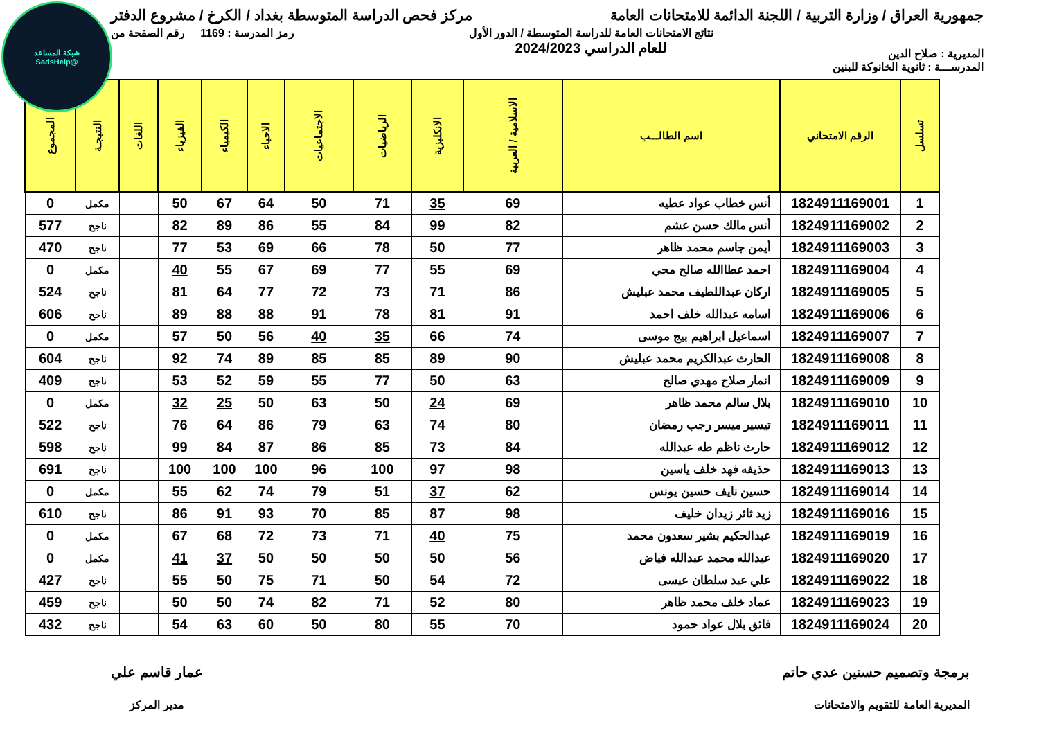شبكة المساعد
@SadsHelp
جمهورية العراق / وزارة التربية / اللجنة الدائمة للامتحانات العامة
مركز فحص الدراسة المتوسطة بغداد / الكرخ / مشروع الدفتر
المديرية : صلاح الدين
نتائج الامتحانات العامة للدراسة المتوسطة / الدور الأول
للعام الدراسي 2024/2023
رمز المدرسة : 1169 رقم الصفحة من
المدرســـة : ثانوية الخانوكة للبنين
| تسلسل | الرقم الامتحاني | اسم الطالـــب | الاسلامية / العربية | الانكليزية | الرياضيات | الاجتماعيات | الاحياء | الكيمياء | الفيزياء | اللغات | النتيجـة | المجموع |
| --- | --- | --- | --- | --- | --- | --- | --- | --- | --- | --- | --- | --- |
| 1 | 1824911169001 | أنس خطاب عواد عطيه | 69 | 35 | 71 | 50 | 64 | 67 | 50 | | مكمل | 0 |
| 2 | 1824911169002 | أنس مالك حسن عشم | 82 | 99 | 84 | 55 | 86 | 89 | 82 | | ناجح | 577 |
| 3 | 1824911169003 | أيمن جاسم محمد ظاهر | 77 | 50 | 78 | 66 | 69 | 53 | 77 | | ناجح | 470 |
| 4 | 1824911169004 | احمد عطاالله صالح محي | 69 | 55 | 77 | 69 | 67 | 55 | 40 | | مكمل | 0 |
| 5 | 1824911169005 | اركان عبداللطيف محمد عبليش | 86 | 71 | 73 | 72 | 77 | 64 | 81 | | ناجح | 524 |
| 6 | 1824911169006 | اسامه عبدالله خلف احمد | 91 | 81 | 78 | 91 | 88 | 88 | 89 | | ناجح | 606 |
| 7 | 1824911169007 | اسماعيل ابراهيم بيج موسى | 74 | 66 | 35 | 40 | 56 | 50 | 57 | | مكمل | 0 |
| 8 | 1824911169008 | الحارث عبدالكريم محمد عبليش | 90 | 89 | 85 | 85 | 89 | 74 | 92 | | ناجح | 604 |
| 9 | 1824911169009 | انمار صلاح مهدي صالح | 63 | 50 | 77 | 55 | 59 | 52 | 53 | | ناجح | 409 |
| 10 | 1824911169010 | بلال سالم محمد ظاهر | 69 | 24 | 50 | 63 | 50 | 25 | 32 | | مكمل | 0 |
| 11 | 1824911169011 | تيسير ميسر رجب رمضان | 80 | 74 | 63 | 79 | 86 | 64 | 76 | | ناجح | 522 |
| 12 | 1824911169012 | حارث ناظم طه عبدالله | 84 | 73 | 85 | 86 | 87 | 84 | 99 | | ناجح | 598 |
| 13 | 1824911169013 | حذيفه فهد خلف ياسين | 98 | 97 | 100 | 96 | 100 | 100 | 100 | | ناجح | 691 |
| 14 | 1824911169014 | حسين نايف حسين يونس | 62 | 37 | 51 | 79 | 74 | 62 | 55 | | مكمل | 0 |
| 15 | 1824911169016 | زيد ثائر زيدان خليف | 98 | 87 | 85 | 70 | 93 | 91 | 86 | | ناجح | 610 |
| 16 | 1824911169019 | عبدالحكيم بشير سعدون محمد | 75 | 40 | 71 | 73 | 72 | 68 | 67 | | مكمل | 0 |
| 17 | 1824911169020 | عبدالله محمد عبدالله فياض | 56 | 50 | 50 | 50 | 50 | 37 | 41 | | مكمل | 0 |
| 18 | 1824911169022 | علي عبد سلطان عيسى | 72 | 54 | 50 | 71 | 75 | 50 | 55 | | ناجح | 427 |
| 19 | 1824911169023 | عماد خلف محمد ظاهر | 80 | 52 | 71 | 82 | 74 | 50 | 50 | | ناجح | 459 |
| 20 | 1824911169024 | فائق بلال عواد حمود | 70 | 55 | 80 | 50 | 60 | 63 | 54 | | ناجح | 432 |
برمجة وتصميم حسنين عدي حاتم
المديرية العامة للتقويم والامتحانات
عمار قاسم علي
مدير المركز